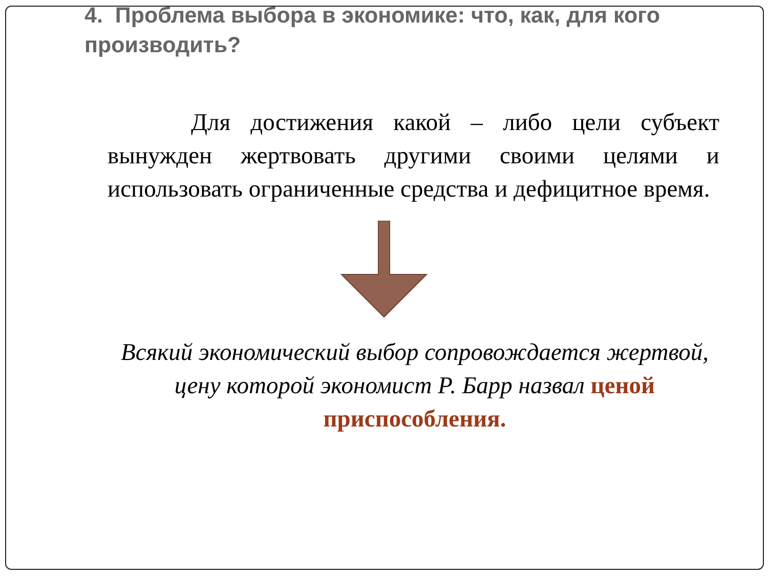4. Проблема выбора в экономике: что, как, для кого производить?
Для достижения какой – либо цели субъект вынужден жертвовать другими своими целями и использовать ограниченные средства и дефицитное время.
Всякий экономический выбор сопровождается жертвой, цену которой экономист Р. Барр назвал ценой приспособления.